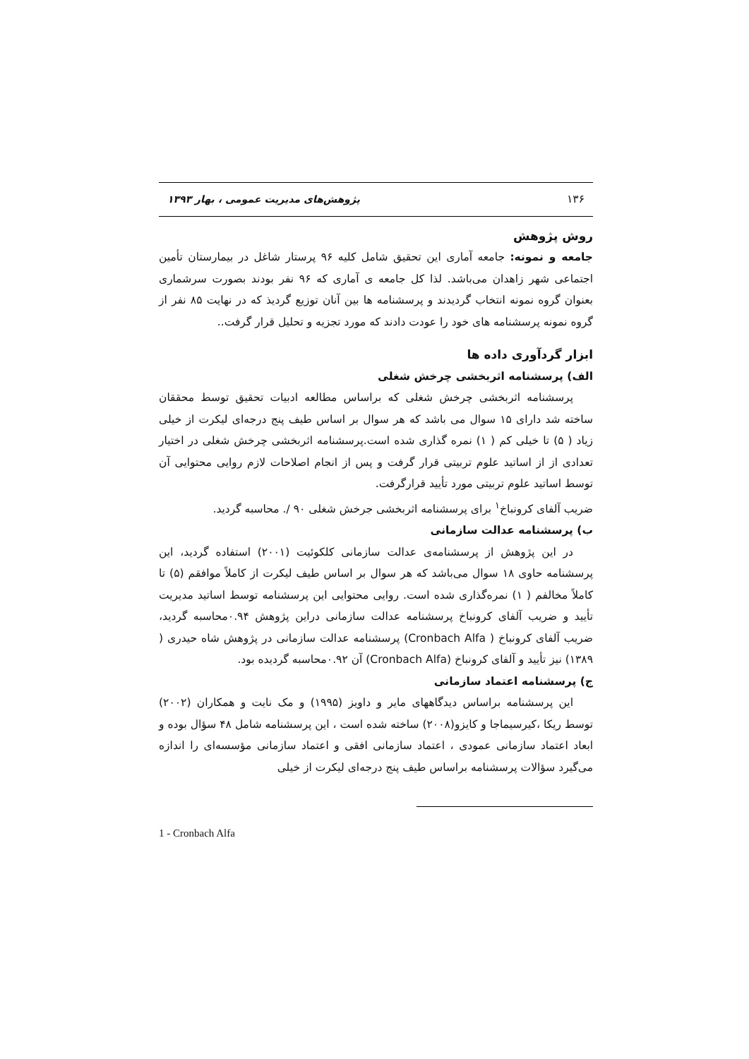۱۳۶ پژوهش‌های مدیریت عمومی ، بهار ۱۳۹۳
روش پژوهش
جامعه و نمونه: جامعه آماری این تحقیق شامل کلیه ۹۶ پرستار شاغل در بیمارستان تأمین اجتماعی شهر زاهدان می‌باشد. لذا کل جامعه ی آماری که ۹۶ نفر بودند بصورت سرشماری بعنوان گروه نمونه انتخاب گردیدند و پرسشنامه ها بین آنان توزیع گردیذ که در نهایت ۸۵ نفر از گروه نمونه پرسشنامه های خود را عودت دادند که مورد تجزیه و تحلیل قرار گرفت..
ابزار گردآوری داده ها
الف) پرسشنامه اثربخشی چرخش شغلی
پرسشنامه اثربخشی چرخش شغلی که براساس مطالعه ادبیات تحقیق توسط محققان ساخته شد دارای ۱۵ سوال می باشد که هر سوال بر اساس طیف پنج درجه‌ای لیکرت از خیلی زیاد ( ۵) تا خیلی کم ( ۱) نمره گذاری شده است.پرسشنامه اثربخشی چرخش شغلی در اختیار تعدادی از از اساتید علوم تربیتی قرار گرفت و پس از انجام اصلاحات لازم روایی محتوایی آن توسط اساتید علوم تربیتی مورد تأیید قرارگرفت.
ضریب آلفای کرونباخ<sup>۱</sup> برای پرسشنامه اثربخشی جرخش شغلی ۹۰ /. محاسبه گردید.
ب) پرسشنامه عدالت سازمانی
در این پژوهش از پرسشنامه‌ی عدالت سازمانی کلکوئیت (۲۰۰۱) استفاده گردید، این پرسشنامه حاوی ۱۸ سوال می‌باشد که هر سوال بر اساس طیف لیکرت از کاملاً موافقم (۵) تا کاملاً مخالفم ( ۱) نمره‌گذاری شده است. روایی محتوایی این پرسشنامه توسط اساتید مدیریت تأیید و ضریب آلفای کرونباخ پرسشنامه عدالت سازمانی دراین پژوهش ۰.۹۴محاسبه گردید، ضریب آلفای کرونباخ ( Cronbach Alfa) پرسشنامه عدالت سازمانی در پژوهش شاه حیدری ( ۱۳۸۹) نیز تأیید و آلفای کرونباخ (Cronbach Alfa) آن ۰.۹۲محاسبه گردیده بود.
ج) پرسشنامه اعتماد سازمانی
این پرسشنامه براساس دیدگاههای مایر و داویز (۱۹۹۵) و مک نایت و همکاران (۲۰۰۲) توسط ریکا ،کیرسیماجا و کایزو(۲۰۰۸) ساخته شده است ، این پرسشنامه شامل ۴۸ سؤال بوده و ابعاد اعتماد سازمانی عمودی ، اعتماد سازمانی افقی و اعتماد سازمانی مؤسسه‌ای را اندازه می‌گیرد سؤالات پرسشنامه براساس طیف پنج درجه‌ای لیکرت از خیلی
1 - Cronbach Alfa